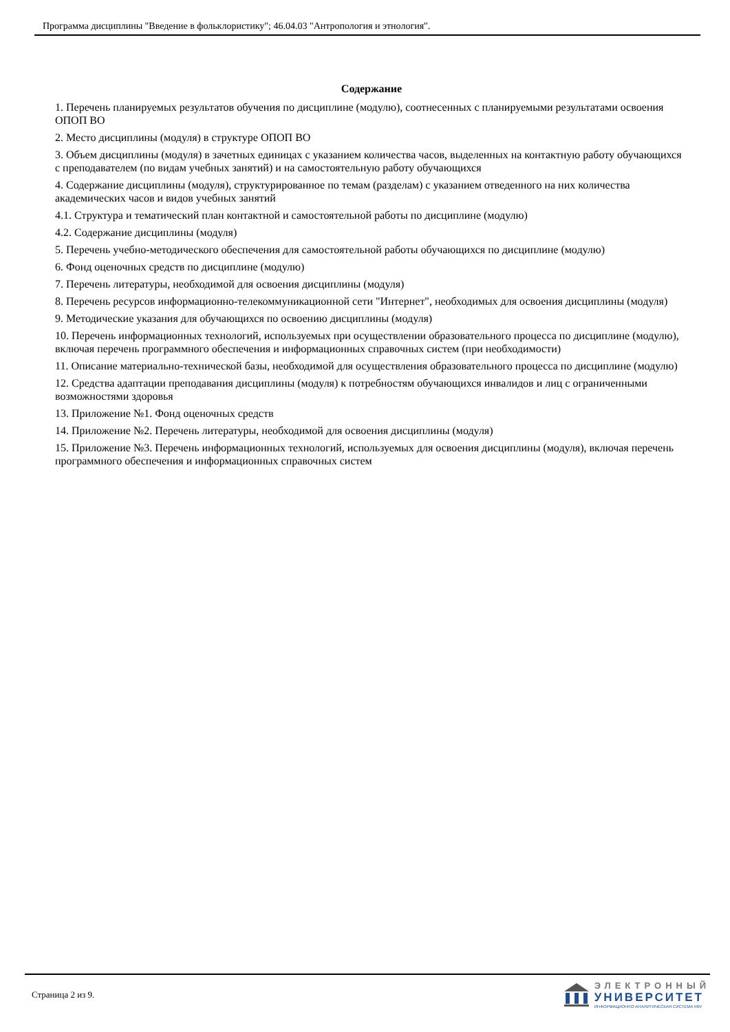Программа дисциплины "Введение в фольклористику"; 46.04.03 "Антропология и этнология".
Содержание
1. Перечень планируемых результатов обучения по дисциплине (модулю), соотнесенных с планируемыми результатами освоения ОПОП ВО
2. Место дисциплины (модуля) в структуре ОПОП ВО
3. Объем дисциплины (модуля) в зачетных единицах с указанием количества часов, выделенных на контактную работу обучающихся с преподавателем (по видам учебных занятий) и на самостоятельную работу обучающихся
4. Содержание дисциплины (модуля), структурированное по темам (разделам) с указанием отведенного на них количества академических часов и видов учебных занятий
4.1. Структура и тематический план контактной и самостоятельной работы по дисциплине (модулю)
4.2. Содержание дисциплины (модуля)
5. Перечень учебно-методического обеспечения для самостоятельной работы обучающихся по дисциплине (модулю)
6. Фонд оценочных средств по дисциплине (модулю)
7. Перечень литературы, необходимой для освоения дисциплины (модуля)
8. Перечень ресурсов информационно-телекоммуникационной сети "Интернет", необходимых для освоения дисциплины (модуля)
9. Методические указания для обучающихся по освоению дисциплины (модуля)
10. Перечень информационных технологий, используемых при осуществлении образовательного процесса по дисциплине (модулю), включая перечень программного обеспечения и информационных справочных систем (при необходимости)
11. Описание материально-технической базы, необходимой для осуществления образовательного процесса по дисциплине (модулю)
12. Средства адаптации преподавания дисциплины (модуля) к потребностям обучающихся инвалидов и лиц с ограниченными возможностями здоровья
13. Приложение №1. Фонд оценочных средств
14. Приложение №2. Перечень литературы, необходимой для освоения дисциплины (модуля)
15. Приложение №3. Перечень информационных технологий, используемых для освоения дисциплины (модуля), включая перечень программного обеспечения и информационных справочных систем
Страница 2 из 9.
ЭЛЕКТРОННЫЙ
УНИВЕРСИТЕТ
ИНФОРМАЦИОННО-АНАЛИТИЧЕСКАЯ СИСТЕМА КФУ